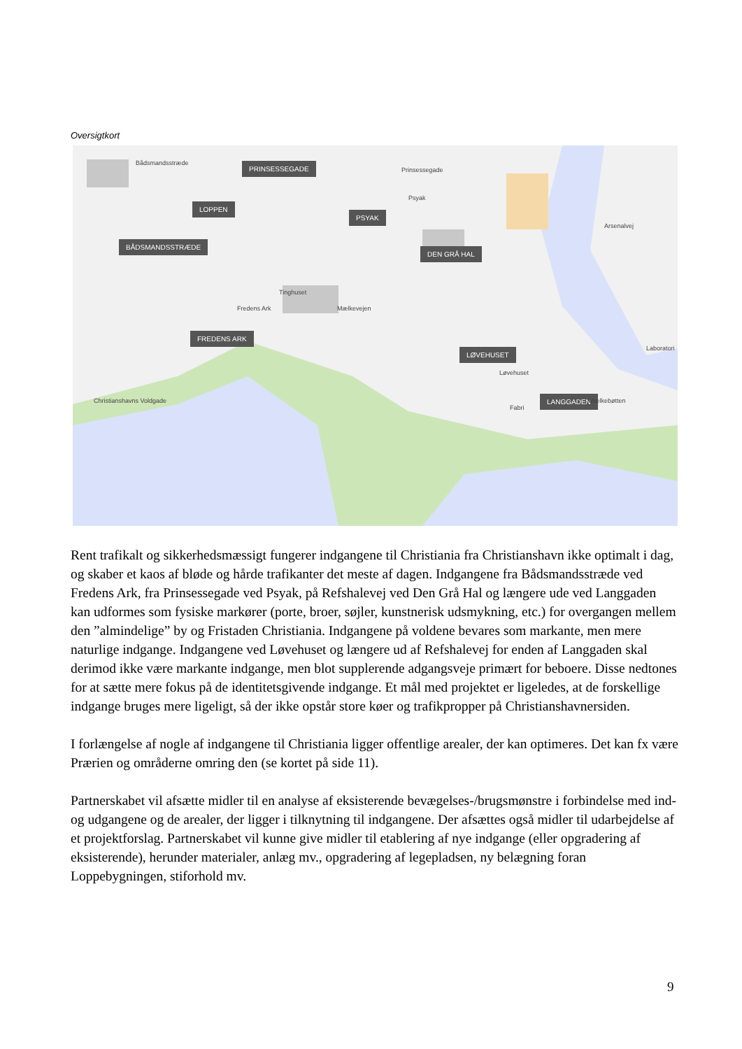Oversigtkort
PRINSESSEGADE
LOPPEN
PSYAK
BÅDSMANDSSTRÆDE
DEN GRÅ HAL
FREDENS ARK
LØVEHUSET
LANGGADEN
Bådsmandsstræde
Prinsessegade
Fredens Ark
Tinghuset
Mælkevejen
Christianshavns Voldgade Mælkebøtten
Laboratori
Arsenalvej
Psyak
Fabri
Løvehuset
Rent trafikalt og sikkerhedsmæssigt fungerer indgangene til Christiania fra Christianshavn ikke optimalt i dag, og skaber et kaos af bløde og hårde trafikanter det meste af dagen. Indgangene fra Bådsmandsstræde ved Fredens Ark, fra Prinsessegade ved Psyak, på Refshalevej ved Den Grå Hal og længere ude ved Langgaden kan udformes som fysiske markører (porte, broer, søjler, kunstnerisk udsmykning, etc.) for overgangen mellem den ”almindelige” by og Fristaden Christiania. Indgangene på voldene bevares som markante, men mere naturlige indgange. Indgangene ved Løvehuset og længere ud af Refshalevej for enden af Langgaden skal derimod ikke være markante indgange, men blot supplerende adgangsveje primært for beboere. Disse nedtones for at sætte mere fokus på de identitetsgivende indgange. Et mål med projektet er ligeledes, at de forskellige indgange bruges mere ligeligt, så der ikke opstår store køer og trafikpropper på Christianshavnersiden.
I forlængelse af nogle af indgangene til Christiania ligger offentlige arealer, der kan optimeres. Det kan fx være Prærien og områderne omring den (se kortet på side 11).
Partnerskabet vil afsætte midler til en analyse af eksisterende bevægelses-/brugsmønstre i forbindelse med ind- og udgangene og de arealer, der ligger i tilknytning til indgangene. Der afsættes også midler til udarbejdelse af et projektforslag. Partnerskabet vil kunne give midler til etablering af nye indgange (eller opgradering af eksisterende), herunder materialer, anlæg mv., opgradering af legepladsen, ny belægning foran Loppebygningen, stiforhold mv.
9